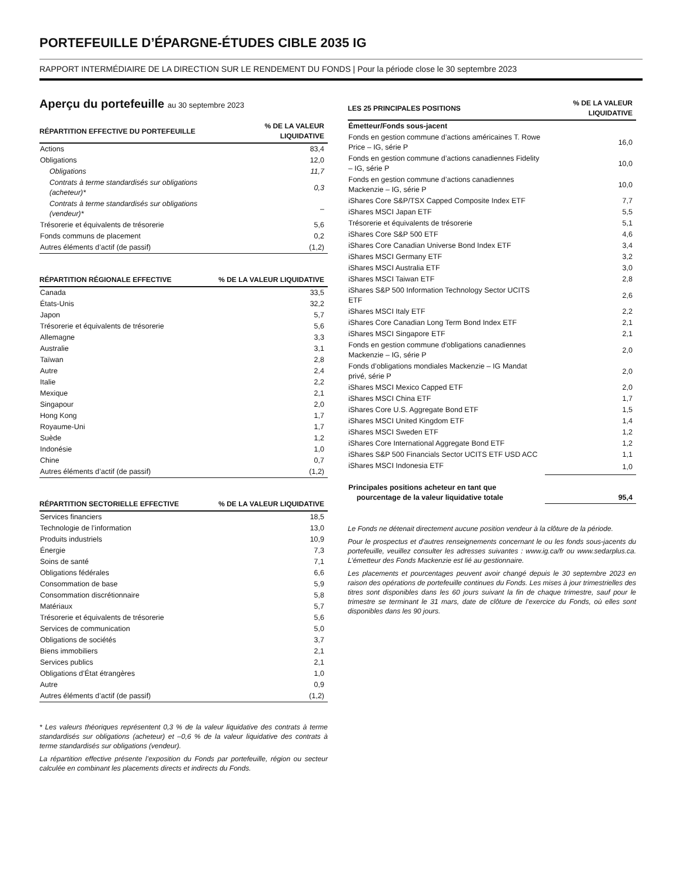PORTEFEUILLE D’ÉPARGNE-ÉTUDES CIBLE 2035 IG
RAPPORT INTERMÉDIAIRE DE LA DIRECTION SUR LE RENDEMENT DU FONDS | Pour la période close le 30 septembre 2023
Aperçu du portefeuille au 30 septembre 2023
| RÉPARTITION EFFECTIVE DU PORTEFEUILLE | % DE LA VALEUR LIQUIDATIVE |
| --- | --- |
| Actions | 83,4 |
| Obligations | 12,0 |
| Obligations | 11,7 |
| Contrats à terme standardisés sur obligations (acheteur)* | 0,3 |
| Contrats à terme standardisés sur obligations (vendeur)* | – |
| Trésorerie et équivalents de trésorerie | 5,6 |
| Fonds communs de placement | 0,2 |
| Autres éléments d’actif (de passif) | (1,2) |
| RÉPARTITION RÉGIONALE EFFECTIVE | % DE LA VALEUR LIQUIDATIVE |
| --- | --- |
| Canada | 33,5 |
| États-Unis | 32,2 |
| Japon | 5,7 |
| Trésorerie et équivalents de trésorerie | 5,6 |
| Allemagne | 3,3 |
| Australie | 3,1 |
| Taïwan | 2,8 |
| Autre | 2,4 |
| Italie | 2,2 |
| Mexique | 2,1 |
| Singapour | 2,0 |
| Hong Kong | 1,7 |
| Royaume-Uni | 1,7 |
| Suède | 1,2 |
| Indonésie | 1,0 |
| Chine | 0,7 |
| Autres éléments d’actif (de passif) | (1,2) |
| RÉPARTITION SECTORIELLE EFFECTIVE | % DE LA VALEUR LIQUIDATIVE |
| --- | --- |
| Services financiers | 18,5 |
| Technologie de l’information | 13,0 |
| Produits industriels | 10,9 |
| Énergie | 7,3 |
| Soins de santé | 7,1 |
| Obligations fédérales | 6,6 |
| Consommation de base | 5,9 |
| Consommation discrétionnaire | 5,8 |
| Matériaux | 5,7 |
| Trésorerie et équivalents de trésorerie | 5,6 |
| Services de communication | 5,0 |
| Obligations de sociétés | 3,7 |
| Biens immobiliers | 2,1 |
| Services publics | 2,1 |
| Obligations d’État étrangères | 1,0 |
| Autre | 0,9 |
| Autres éléments d’actif (de passif) | (1,2) |
* Les valeurs théoriques représentent 0,3 % de la valeur liquidative des contrats à terme standardisés sur obligations (acheteur) et –0,6 % de la valeur liquidative des contrats à terme standardisés sur obligations (vendeur).
La répartition effective présente l’exposition du Fonds par portefeuille, région ou secteur calculée en combinant les placements directs et indirects du Fonds.
| LES 25 PRINCIPALES POSITIONS | % DE LA VALEUR LIQUIDATIVE |
| --- | --- |
| Émetteur/Fonds sous-jacent | |
| Fonds en gestion commune d’actions américaines T. Rowe Price – IG, série P | 16,0 |
| Fonds en gestion commune d’actions canadiennes Fidelity – IG, série P | 10,0 |
| Fonds en gestion commune d’actions canadiennes Mackenzie – IG, série P | 10,0 |
| iShares Core S&P/TSX Capped Composite Index ETF | 7,7 |
| iShares MSCI Japan ETF | 5,5 |
| Trésorerie et équivalents de trésorerie | 5,1 |
| iShares Core S&P 500 ETF | 4,6 |
| iShares Core Canadian Universe Bond Index ETF | 3,4 |
| iShares MSCI Germany ETF | 3,2 |
| iShares MSCI Australia ETF | 3,0 |
| iShares MSCI Taiwan ETF | 2,8 |
| iShares S&P 500 Information Technology Sector UCITS ETF | 2,6 |
| iShares MSCI Italy ETF | 2,2 |
| iShares Core Canadian Long Term Bond Index ETF | 2,1 |
| iShares MSCI Singapore ETF | 2,1 |
| Fonds en gestion commune d'obligations canadiennes Mackenzie – IG, série P | 2,0 |
| Fonds d’obligations mondiales Mackenzie – IG Mandat privé, série P | 2,0 |
| iShares MSCI Mexico Capped ETF | 2,0 |
| iShares MSCI China ETF | 1,7 |
| iShares Core U.S. Aggregate Bond ETF | 1,5 |
| iShares MSCI United Kingdom ETF | 1,4 |
| iShares MSCI Sweden ETF | 1,2 |
| iShares Core International Aggregate Bond ETF | 1,2 |
| iShares S&P 500 Financials Sector UCITS ETF USD ACC | 1,1 |
| iShares MSCI Indonesia ETF | 1,0 |
| Principales positions acheteur en tant que pourcentage de la valeur liquidative totale | 95,4 |
Le Fonds ne détenait directement aucune position vendeur à la clôture de la période.
Pour le prospectus et d’autres renseignements concernant le ou les fonds sous-jacents du portefeuille, veuillez consulter les adresses suivantes : www.ig.ca/fr ou www.sedarplus.ca. L’émetteur des Fonds Mackenzie est lié au gestionnaire.
Les placements et pourcentages peuvent avoir changé depuis le 30 septembre 2023 en raison des opérations de portefeuille continues du Fonds. Les mises à jour trimestrielles des titres sont disponibles dans les 60 jours suivant la fin de chaque trimestre, sauf pour le trimestre se terminant le 31 mars, date de clôture de l’exercice du Fonds, où elles sont disponibles dans les 90 jours.